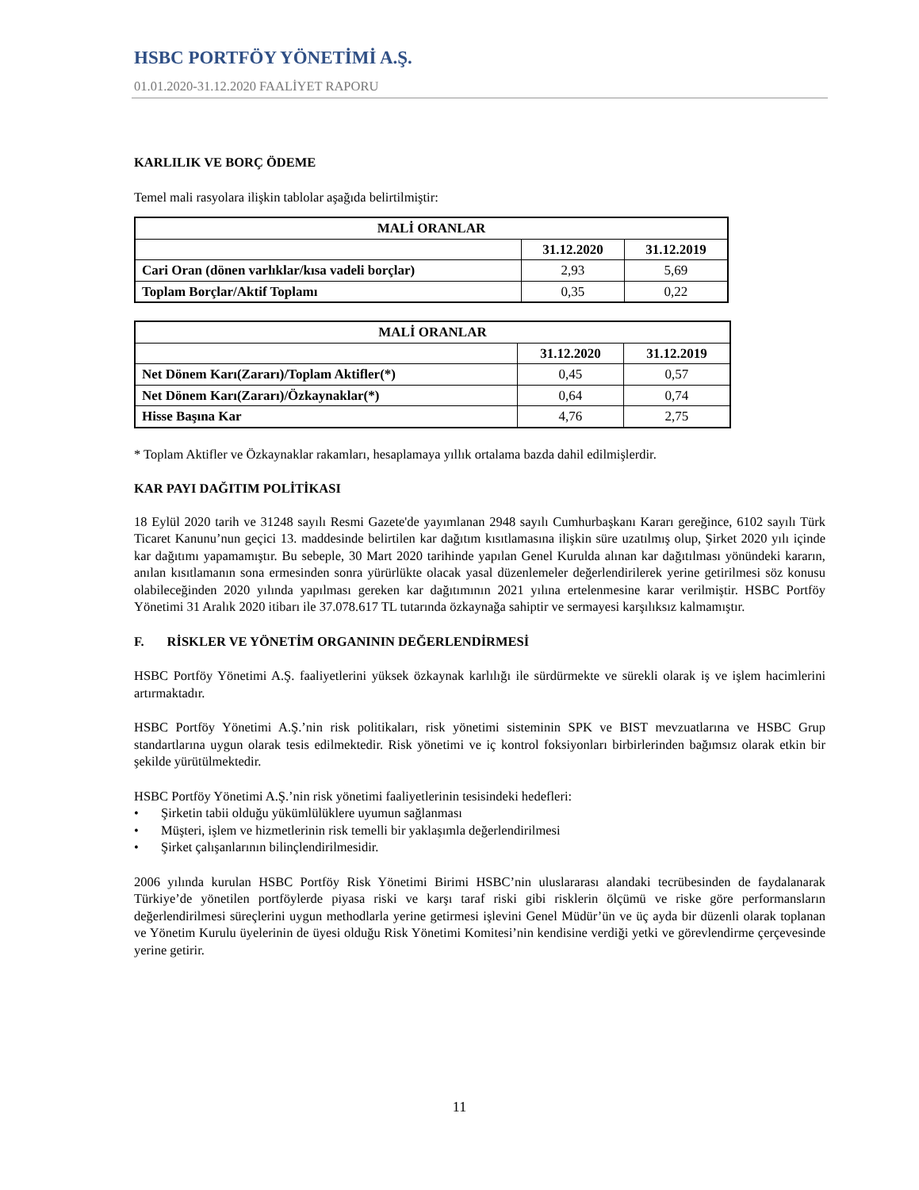HSBC PORTFÖY YÖNETİMİ A.Ş.
01.01.2020-31.12.2020 FAALİYET RAPORU
KARLILIK VE BORÇ ÖDEME
Temel mali rasyolara ilişkin tablolar aşağıda belirtilmiştir:
| MALİ ORANLAR | | |
| --- | --- | --- |
| | 31.12.2020 | 31.12.2019 |
| Cari Oran (dönen varlıklar/kısa vadeli borçlar) | 2,93 | 5,69 |
| Toplam Borçlar/Aktif Toplamı | 0,35 | 0,22 |
| MALİ ORANLAR | | |
| --- | --- | --- |
| | 31.12.2020 | 31.12.2019 |
| Net Dönem Karı(Zararı)/Toplam Aktifler(*) | 0,45 | 0,57 |
| Net Dönem Karı(Zararı)/Özkaynaklar(*) | 0,64 | 0,74 |
| Hisse Başına Kar | 4,76 | 2,75 |
* Toplam Aktifler ve Özkaynaklar rakamları, hesaplamaya yıllık ortalama bazda dahil edilmişlerdir.
KAR PAYI DAĞITIM POLİTİKASI
18 Eylül 2020 tarih ve 31248 sayılı Resmi Gazete'de yayımlanan 2948 sayılı Cumhurbaşkanı Kararı gereğince, 6102 sayılı Türk Ticaret Kanunu’nun geçici 13. maddesinde belirtilen kar dağıtım kısıtlamasına ilişkin süre uzatılmış olup, Şirket 2020 yılı içinde kar dağıtımı yapamamıştır. Bu sebeple, 30 Mart 2020 tarihinde yapılan Genel Kurulda alınan kar dağıtılması yönündeki kararın, anılan kısıtlamanın sona ermesinden sonra yürürlükte olacak yasal düzenlemeler değerlendirilerek yerine getirilmesi söz konusu olabileceğinden 2020 yılında yapılması gereken kar dağıtımının 2021 yılına ertelenmesine karar verilmiştir. HSBC Portföy Yönetimi 31 Aralık 2020 itibarı ile 37.078.617 TL tutarında özkaynağa sahiptir ve sermayesi karşılıksız kalmamıştır.
F. RİSKLER VE YÖNETİM ORGANININ DEĞERLENDİRMESİ
HSBC Portföy Yönetimi A.Ş. faaliyetlerini yüksek özkaynak karlılığı ile sürdürmekte ve sürekli olarak iş ve işlem hacimlerini artırmaktadır.
HSBC Portföy Yönetimi A.Ş.’nin risk politikaları, risk yönetimi sisteminin SPK ve BIST mevzuatlarına ve HSBC Grup standartlarına uygun olarak tesis edilmektedir. Risk yönetimi ve iç kontrol foksiyonları birbirlerinden bağımsız olarak etkin bir şekilde yürütülmektedir.
HSBC Portföy Yönetimi A.Ş.’nin risk yönetimi faaliyetlerinin tesisindeki hedefleri:
• Şirketin tabii olduğu yükümlülüklere uyumun sağlanması
• Müşteri, işlem ve hizmetlerinin risk temelli bir yaklaşımla değerlendirilmesi
• Şirket çalışanlarının bilinçlendirilmesidir.
2006 yılında kurulan HSBC Portföy Risk Yönetimi Birimi HSBC’nin uluslararası alandaki tecrübesinden de faydalanarak Türkiye’de yönetilen portföylerde piyasa riski ve karşı taraf riski gibi risklerin ölçümü ve riske göre performansların değerlendirilmesi süreçlerini uygun methodlarla yerine getirmesi işlevini Genel Müdür’ün ve üç ayda bir düzenli olarak toplanan ve Yönetim Kurulu üyelerinin de üyesi olduğu Risk Yönetimi Komitesi’nin kendisine verdiği yetki ve görevlendirme çerçevesinde yerine getirir.
11